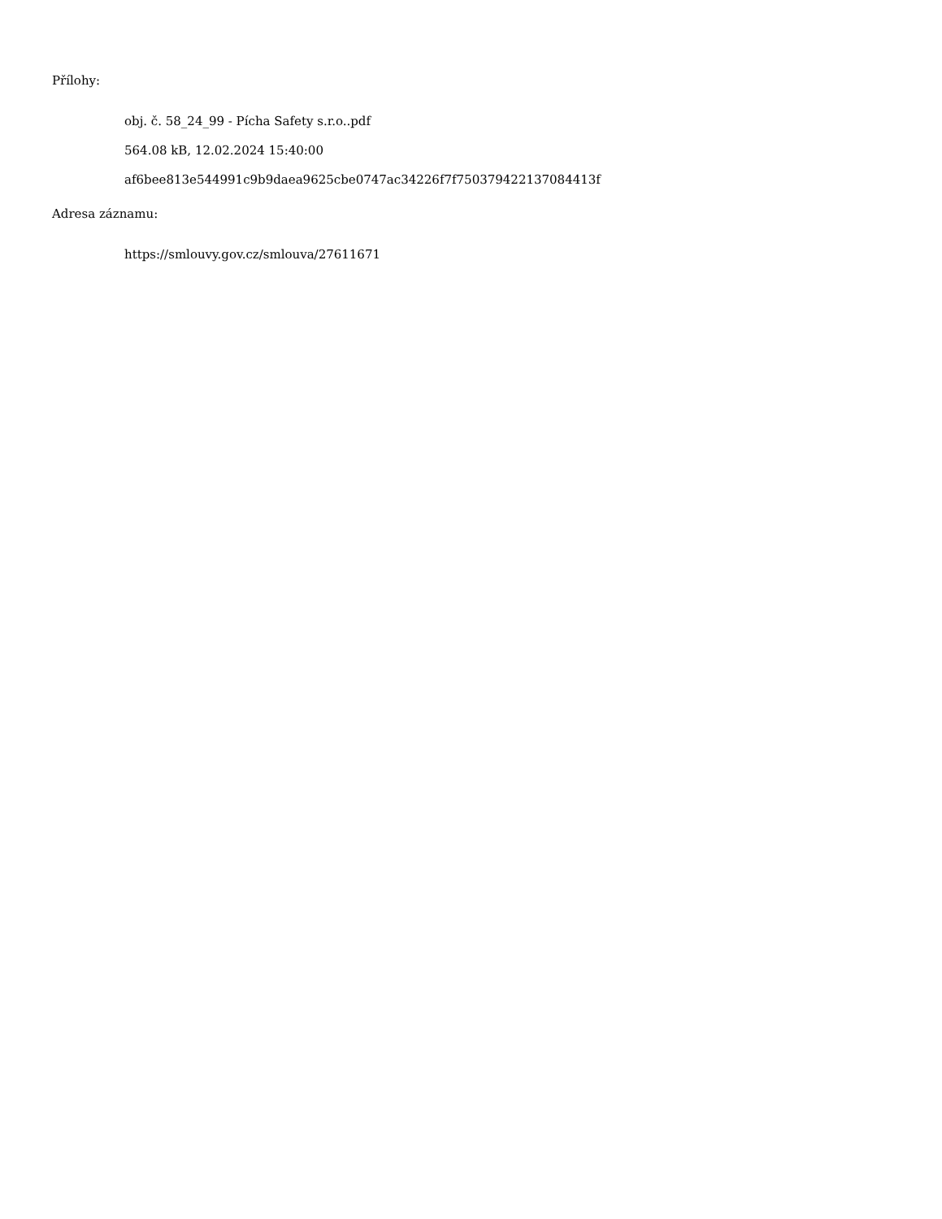Přílohy:
obj. č. 58_24_99 - Pícha Safety s.r.o..pdf
564.08 kB, 12.02.2024 15:40:00
af6bee813e544991c9b9daea9625cbe0747ac34226f7f750379422137084413f
Adresa záznamu:
https://smlouvy.gov.cz/smlouva/27611671